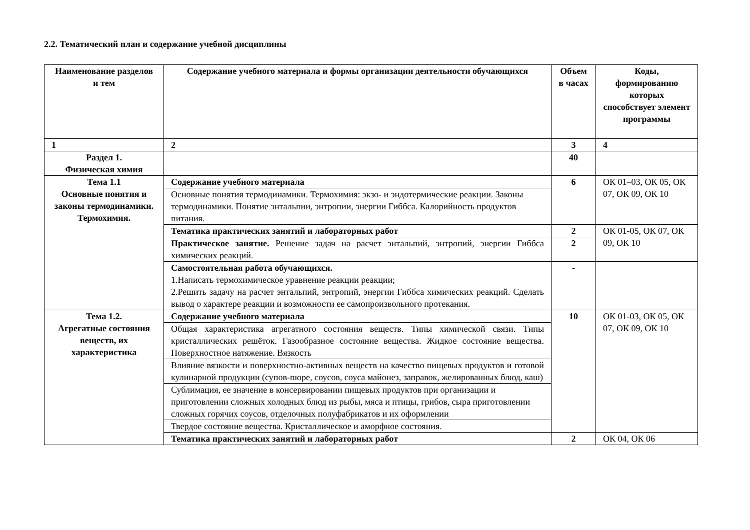2.2. Тематический план и содержание учебной дисциплины
| Наименование разделов и тем | Содержание учебного материала и формы организации деятельности обучающихся | Объем в часах | Коды, формированию которых способствует элемент программы |
| --- | --- | --- | --- |
| 1 | 2 | 3 | 4 |
| Раздел 1. Физическая химия | | 40 | |
| Тема 1.1 Основные понятия и законы термодинамики. Термохимия. | Содержание учебного материала | 6 | ОК 01–03, ОК 05, ОК 07, ОК 09, ОК 10 |
| | Основные понятия термодинамики. Термохимия: экзо- и эндотермические реакции. Законы термодинамики. Понятие энтальпии, энтропии, энергии Гиббса. Калорийность продуктов питания. | | |
| | Тематика практических занятий и лабораторных работ | 2 | ОК 01-05, ОК 07, ОК 09, ОК 10 |
| | Практическое занятие. Решение задач на расчет энтальпий, энтропий, энергии Гиббса химических реакций. | 2 | |
| | Самостоятельная работа обучающихся. 1.Написать термохимическое уравнение реакции реакции; 2.Решить задачу на расчет энтальпий, энтропий, энергии Гиббса химических реакций. Сделать вывод о характере реакции и возможности ее самопроизвольного протекания. | - | |
| Тема 1.2. Агрегатные состояния веществ, их характеристика | Содержание учебного материала | 10 | ОК 01-03, ОК 05, ОК 07, ОК 09, ОК 10 |
| | Общая характеристика агрегатного состояния веществ. Типы химической связи. Типы кристаллических решёток. Газообразное состояние вещества. Жидкое состояние вещества. Поверхностное натяжение. Вязкость | | |
| | Влияние вязкости и поверхностно-активных веществ на качество пищевых продуктов и готовой кулинарной продукции (супов-пюре, соусов, соуса майонез, заправок, желированных блюд, каш) | | |
| | Сублимация, ее значение в консервировании пищевых продуктов при организации и приготовлении сложных холодных блюд из рыбы, мяса и птицы, грибов, сыра приготовлении сложных горячих соусов, отделочных полуфабрикатов и их оформлении | | |
| | Твердое состояние вещества. Кристаллическое и аморфное состояния. | | |
| | Тематика практических занятий и лабораторных работ | 2 | ОК 04, ОК 06 |